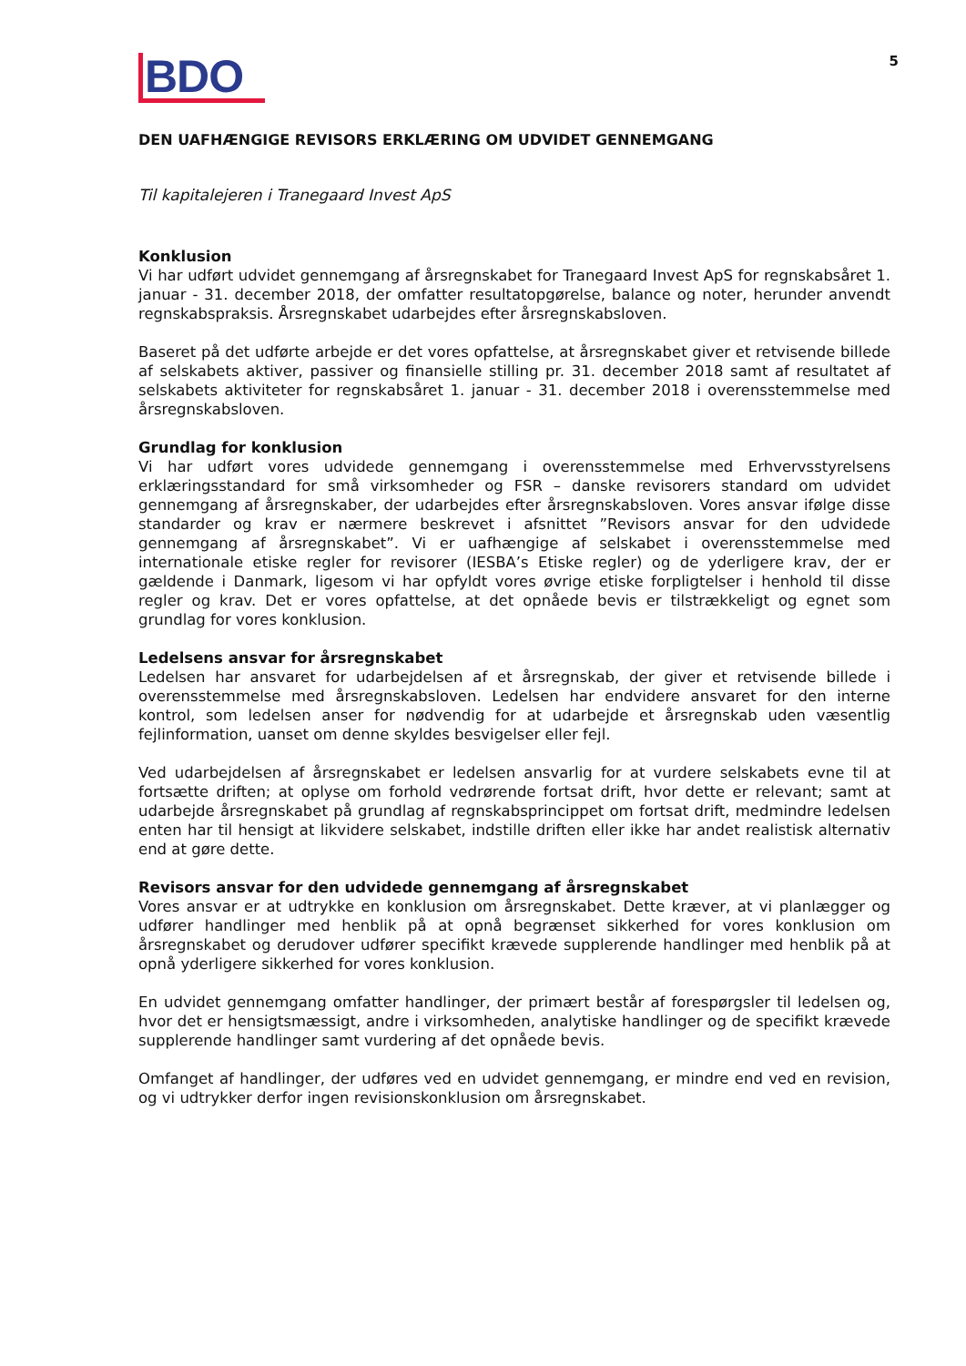BDO
5
DEN UAFHÆNGIGE REVISORS ERKLÆRING OM UDVIDET GENNEMGANG
Til kapitalejeren i Tranegaard Invest ApS
Konklusion
Vi har udført udvidet gennemgang af årsregnskabet for Tranegaard Invest ApS for regnskabsåret 1. januar - 31. december 2018, der omfatter resultatopgørelse, balance og noter, herunder anvendt regnskabspraksis. Årsregnskabet udarbejdes efter årsregnskabsloven.
Baseret på det udførte arbejde er det vores opfattelse, at årsregnskabet giver et retvisende billede af selskabets aktiver, passiver og finansielle stilling pr. 31. december 2018 samt af resultatet af selskabets aktiviteter for regnskabsåret 1. januar - 31. december 2018 i overensstemmelse med årsregnskabsloven.
Grundlag for konklusion
Vi har udført vores udvidede gennemgang i overensstemmelse med Erhvervsstyrelsens erklæringsstandard for små virksomheder og FSR – danske revisorers standard om udvidet gennemgang af årsregnskaber, der udarbejdes efter årsregnskabsloven. Vores ansvar ifølge disse standarder og krav er nærmere beskrevet i afsnittet ”Revisors ansvar for den udvidede gennemgang af årsregnskabet”. Vi er uafhængige af selskabet i overensstemmelse med internationale etiske regler for revisorer (IESBA’s Etiske regler) og de yderligere krav, der er gældende i Danmark, ligesom vi har opfyldt vores øvrige etiske forpligtelser i henhold til disse regler og krav. Det er vores opfattelse, at det opnåede bevis er tilstrækkeligt og egnet som grundlag for vores konklusion.
Ledelsens ansvar for årsregnskabet
Ledelsen har ansvaret for udarbejdelsen af et årsregnskab, der giver et retvisende billede i overensstemmelse med årsregnskabsloven. Ledelsen har endvidere ansvaret for den interne kontrol, som ledelsen anser for nødvendig for at udarbejde et årsregnskab uden væsentlig fejlinformation, uanset om denne skyldes besvigelser eller fejl.
Ved udarbejdelsen af årsregnskabet er ledelsen ansvarlig for at vurdere selskabets evne til at fortsætte driften; at oplyse om forhold vedrørende fortsat drift, hvor dette er relevant; samt at udarbejde årsregnskabet på grundlag af regnskabsprincippet om fortsat drift, medmindre ledelsen enten har til hensigt at likvidere selskabet, indstille driften eller ikke har andet realistisk alternativ end at gøre dette.
Revisors ansvar for den udvidede gennemgang af årsregnskabet
Vores ansvar er at udtrykke en konklusion om årsregnskabet. Dette kræver, at vi planlægger og udfører handlinger med henblik på at opnå begrænset sikkerhed for vores konklusion om årsregnskabet og derudover udfører specifikt krævede supplerende handlinger med henblik på at opnå yderligere sikkerhed for vores konklusion.
En udvidet gennemgang omfatter handlinger, der primært består af forespørgsler til ledelsen og, hvor det er hensigtsmæssigt, andre i virksomheden, analytiske handlinger og de specifikt krævede supplerende handlinger samt vurdering af det opnåede bevis.
Omfanget af handlinger, der udføres ved en udvidet gennemgang, er mindre end ved en revision, og vi udtrykker derfor ingen revisionskonklusion om årsregnskabet.